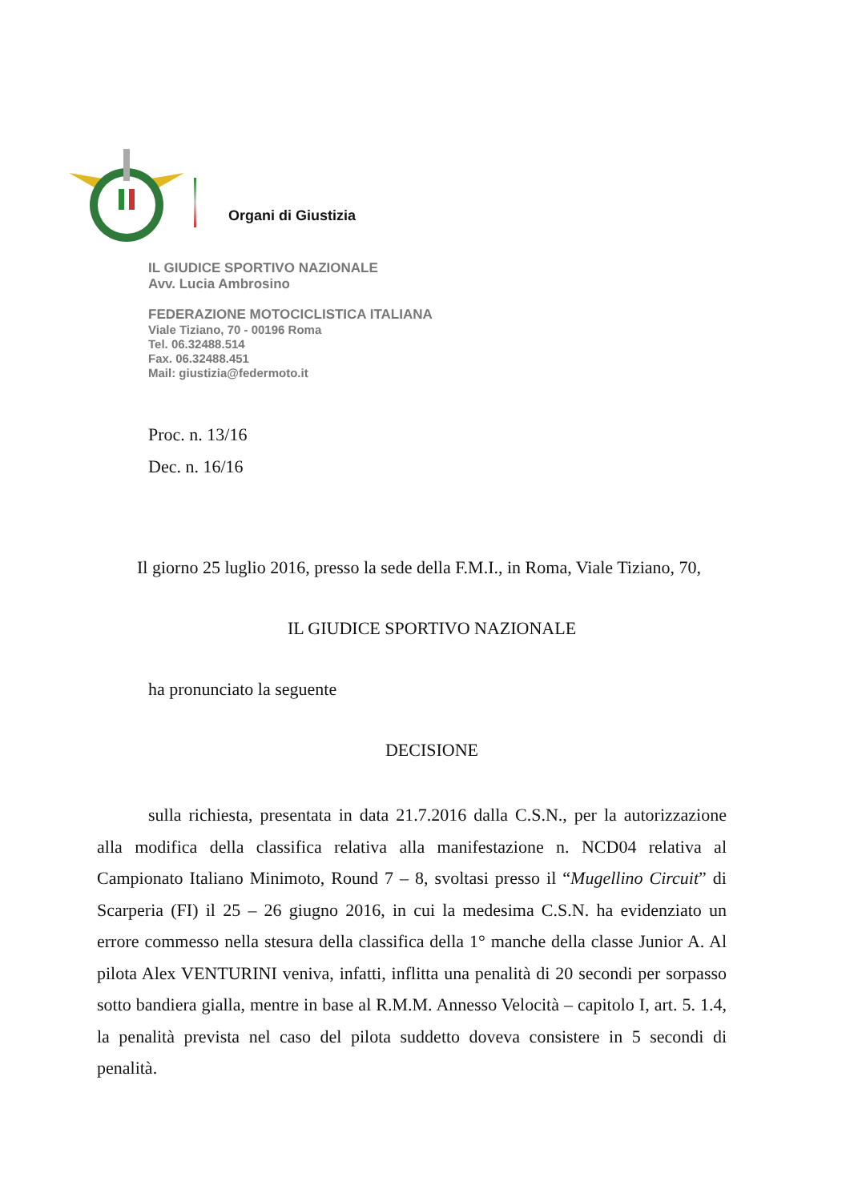Organi di Giustizia
IL GIUDICE SPORTIVO NAZIONALE
Avv. Lucia Ambrosino
FEDERAZIONE MOTOCICLISTICA ITALIANA
Viale Tiziano, 70 - 00196 Roma
Tel. 06.32488.514
Fax. 06.32488.451
Mail: giustizia@federmoto.it
Proc. n. 13/16
Dec. n. 16/16
Il giorno 25 luglio 2016, presso la sede della F.M.I., in Roma, Viale Tiziano, 70,
IL GIUDICE SPORTIVO NAZIONALE
ha pronunciato la seguente
DECISIONE
sulla richiesta, presentata in data 21.7.2016 dalla C.S.N., per la autorizzazione alla modifica della classifica relativa alla manifestazione n. NCD04 relativa al Campionato Italiano Minimoto, Round 7 – 8, svoltasi presso il “Mugellino Circuit” di Scarperia (FI) il 25 – 26 giugno 2016, in cui la medesima C.S.N. ha evidenziato un errore commesso nella stesura della classifica della 1° manche della classe Junior A. Al pilota Alex VENTURINI veniva, infatti, inflitta una penalità di 20 secondi per sorpasso sotto bandiera gialla, mentre in base al R.M.M. Annesso Velocità – capitolo I, art. 5. 1.4, la penalità prevista nel caso del pilota suddetto doveva consistere in 5 secondi di penalità.